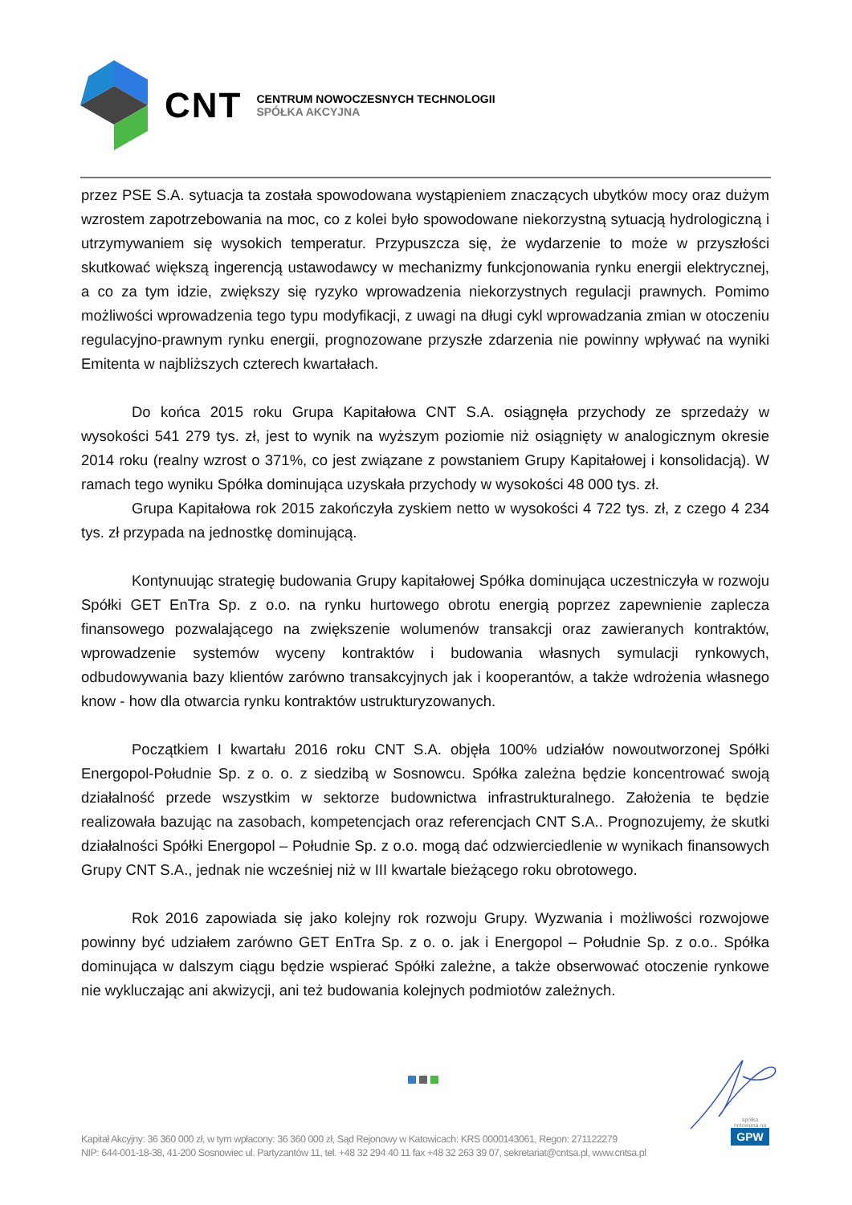CNT
CENTRUM NOWOCZESNYCH TECHNOLOGII
SPÓŁKA AKCYJNA
przez PSE S.A. sytuacja ta została spowodowana wystąpieniem znaczących ubytków mocy oraz dużym wzrostem zapotrzebowania na moc, co z kolei było spowodowane niekorzystną sytuacją hydrologiczną i utrzymywaniem się wysokich temperatur. Przypuszcza się, że wydarzenie to może w przyszłości skutkować większą ingerencją ustawodawcy w mechanizmy funkcjonowania rynku energii elektrycznej, a co za tym idzie, zwiększy się ryzyko wprowadzenia niekorzystnych regulacji prawnych. Pomimo możliwości wprowadzenia tego typu modyfikacji, z uwagi na długi cykl wprowadzania zmian w otoczeniu regulacyjno-prawnym rynku energii, prognozowane przyszłe zdarzenia nie powinny wpływać na wyniki Emitenta w najbliższych czterech kwartałach.
Do końca 2015 roku Grupa Kapitałowa CNT S.A. osiągnęła przychody ze sprzedaży w wysokości 541 279 tys. zł, jest to wynik na wyższym poziomie niż osiągnięty w analogicznym okresie 2014 roku (realny wzrost o 371%, co jest związane z powstaniem Grupy Kapitałowej i konsolidacją). W ramach tego wyniku Spółka dominująca uzyskała przychody w wysokości 48 000 tys. zł.
Grupa Kapitałowa rok 2015 zakończyła zyskiem netto w wysokości 4 722 tys. zł, z czego 4 234 tys. zł przypada na jednostkę dominującą.
Kontynuując strategię budowania Grupy kapitałowej Spółka dominująca uczestniczyła w rozwoju Spółki GET EnTra Sp. z o.o. na rynku hurtowego obrotu energią poprzez zapewnienie zaplecza finansowego pozwalającego na zwiększenie wolumenów transakcji oraz zawieranych kontraktów, wprowadzenie systemów wyceny kontraktów i budowania własnych symulacji rynkowych, odbudowywania bazy klientów zarówno transakcyjnych jak i kooperantów, a także wdrożenia własnego know - how dla otwarcia rynku kontraktów ustrukturyzowanych.
Początkiem I kwartału 2016 roku CNT S.A. objęła 100% udziałów nowoutworzonej Spółki Energopol-Południe Sp. z o. o. z siedzibą w Sosnowcu. Spółka zależna będzie koncentrować swoją działalność przede wszystkim w sektorze budownictwa infrastrukturalnego. Założenia te będzie realizowała bazując na zasobach, kompetencjach oraz referencjach CNT S.A.. Prognozujemy, że skutki działalności Spółki Energopol – Południe Sp. z o.o. mogą dać odzwierciedlenie w wynikach finansowych Grupy CNT S.A., jednak nie wcześniej niż w III kwartale bieżącego roku obrotowego.
Rok 2016 zapowiada się jako kolejny rok rozwoju Grupy. Wyzwania i możliwości rozwojowe powinny być udziałem zarówno GET EnTra Sp. z o. o. jak i Energopol – Południe Sp. z o.o.. Spółka dominująca w dalszym ciągu będzie wspierać Spółki zależne, a także obserwować otoczenie rynkowe nie wykluczając ani akwizycji, ani też budowania kolejnych podmiotów zależnych.
spółka notowana na
GPW
Kapitał Akcyjny: 36 360 000 zł, w tym wpłacony: 36 360 000 zł, Sąd Rejonowy w Katowicach: KRS 0000143061, Regon: 271122279
NIP: 644-001-18-38, 41-200 Sosnowiec ul. Partyzantów 11, tel. +48 32 294 40 11 fax +48 32 263 39 07, sekretariat@cntsa.pl, www.cntsa.pl